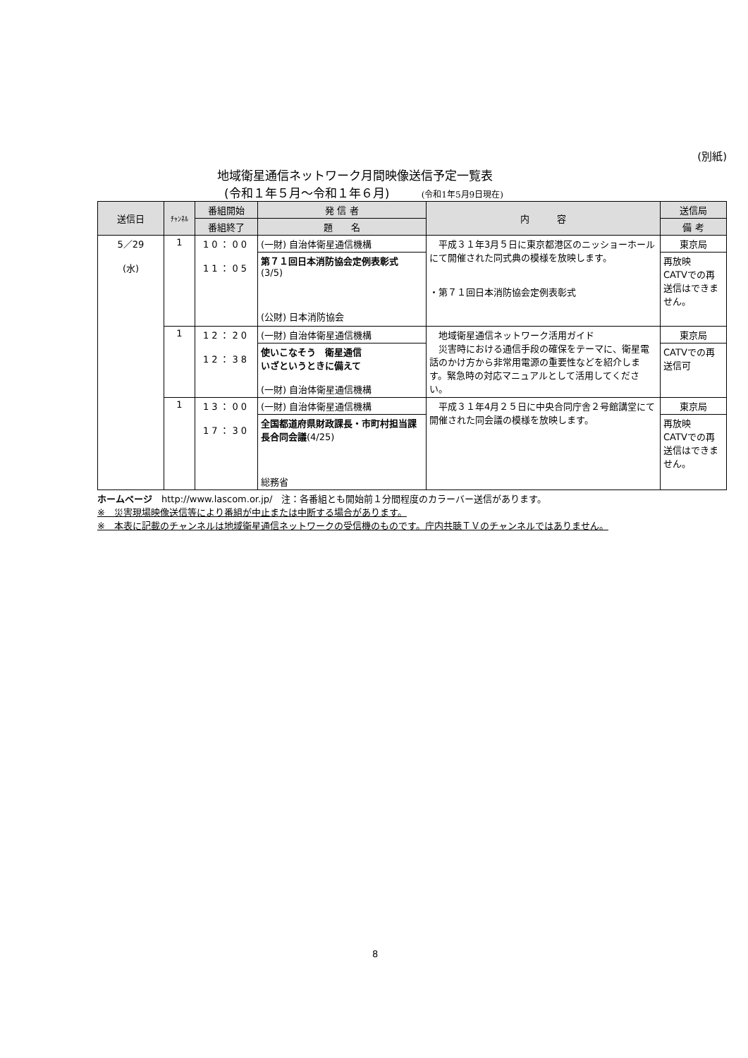(別紙)
地域衛星通信ネットワーク月間映像送信予定一覧表
(令和１年５月～令和１年６月) (令和1年5月9日現在)
| 送信日 | ﾁｬﾝﾈﾙ | 番組開始 | 発 信 者 | 内 容 | 送信局 |
| --- | --- | --- | --- | --- | --- |
| | | 番組終了 | 題 名 | | 備 考 |
| 5／29 (水) | 1 | 10：00 11：05 | (一財) 自治体衛星通信機構 | 平成３１年3月５日に東京都港区のニッショーホールにて開催された同式典の模様を放映します。 ・第７１回日本消防協会定例表彰式 | 東京局 |
| | | | 第７１回日本消防協会定例表彰式 (3/5) (公財) 日本消防協会 | | 再放映 CATVでの再送信はできません。 |
| | 1 | 12：20 12：38 | (一財) 自治体衛星通信機構 | 地域衛星通信ネットワーク活用ガイド 災害時における通信手段の確保をテーマに、衛星電話のかけ方から非常用電源の重要性などを紹介します。緊急時の対応マニュアルとして活用してください。 | 東京局 |
| | | | 使いこなそう 衛星通信 いざというときに備えて (一財) 自治体衛星通信機構 | | CATVでの再送信可 |
| | 1 | 13：00 17：30 | (一財) 自治体衛星通信機構 | 平成３１年4月２５日に中央合同庁舎２号館講堂にて開催された同会議の模様を放映します。 | 東京局 |
| | | | 全国都道府県財政課長・市町村担当課長合同会議 (4/25) 総務省 | | 再放映 CATVでの再送信はできません。 |
ホームページ　http://www.lascom.or.jp/　注：各番組とも開始前１分間程度のカラーバー送信があります。
※　災害現場映像送信等により番組が中止または中断する場合があります。
※　本表に記載のチャンネルは地域衛星通信ネットワークの受信機のものです。庁内共聴ＴＶのチャンネルではありません。
8